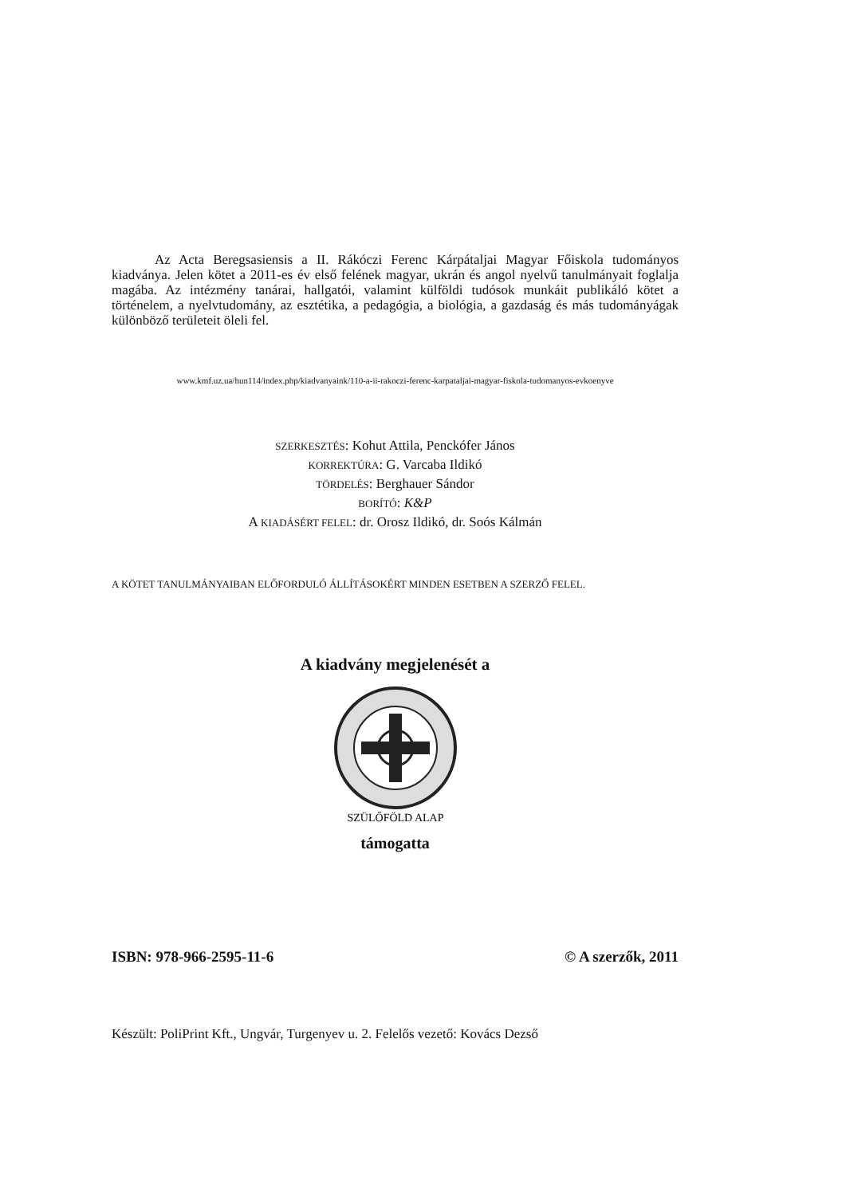Az Acta Beregsasiensis a II. Rákóczi Ferenc Kárpátaljai Magyar Főiskola tudományos kiadványa. Jelen kötet a 2011-es év első felének magyar, ukrán és angol nyelvű tanulmányait foglalja magába. Az intézmény tanárai, hallgatói, valamint külföldi tudósok munkáit publikáló kötet a történelem, a nyelvtudomány, az esztétika, a pedagógia, a biológia, a gazdaság és más tudományágak különböző területeit öleli fel.
www.kmf.uz.ua/hun114/index.php/kiadvanyaink/110-a-ii-rakoczi-ferenc-karpataljai-magyar-fiskola-tudomanyos-evkoenyve
SZERKESZTÉS: Kohut Attila, Penckófer János
KORREKTÚRA: G. Varcaba Ildikó
TÖRDELÉS: Berghauer Sándor
BORÍTÓ: K&P
A KIADÁSÉRT FELEL: dr. Orosz Ildikó, dr. Soós Kálmán
A KÖTET TANULMÁNYAIBAN ELŐFORDULÓ ÁLLÍTÁSOKÉRT MINDEN ESETBEN A SZERZŐ FELEL.
A kiadvány megjelenését a
SZÜLŐFÖLD ALAP
támogatta
ISBN: 978-966-2595-11-6 © A szerzők, 2011
Készült: PoliPrint Kft., Ungvár, Turgenyev u. 2. Felelős vezető: Kovács Dezső